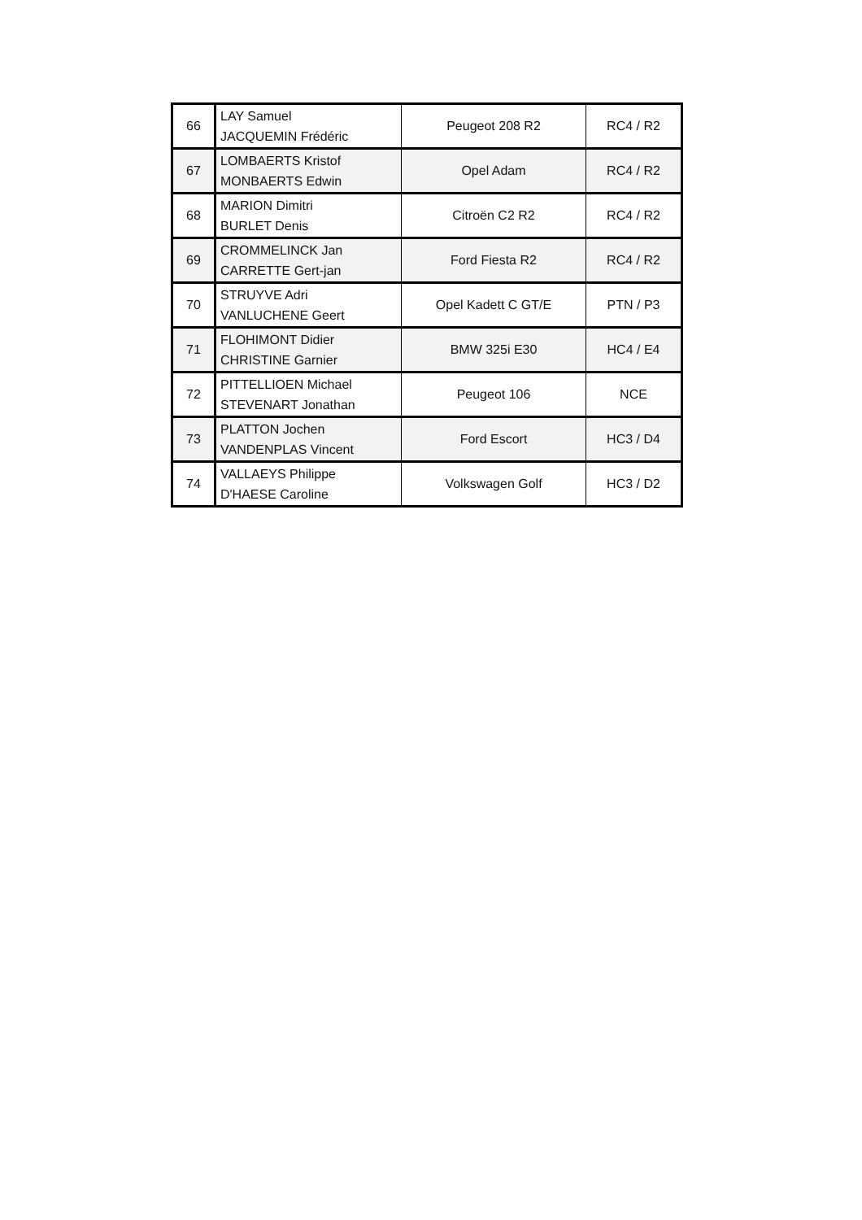| 66 | LAY Samuel JACQUEMIN Frédéric | Peugeot 208 R2 | RC4 / R2 |
| 67 | LOMBAERTS Kristof MONBAERTS Edwin | Opel Adam | RC4 / R2 |
| 68 | MARION Dimitri BURLET Denis | Citroën C2 R2 | RC4 / R2 |
| 69 | CROMMELINCK Jan CARRETTE Gert-jan | Ford Fiesta R2 | RC4 / R2 |
| 70 | STRUYVE Adri VANLUCHENE Geert | Opel Kadett C GT/E | PTN / P3 |
| 71 | FLOHIMONT Didier CHRISTINE Garnier | BMW 325i E30 | HC4 / E4 |
| 72 | PITTELLIOEN Michael STEVENART Jonathan | Peugeot 106 | NCE |
| 73 | PLATTON Jochen VANDENPLAS Vincent | Ford Escort | HC3 / D4 |
| 74 | VALLAEYS Philippe D'HAESE Caroline | Volkswagen Golf | HC3 / D2 |